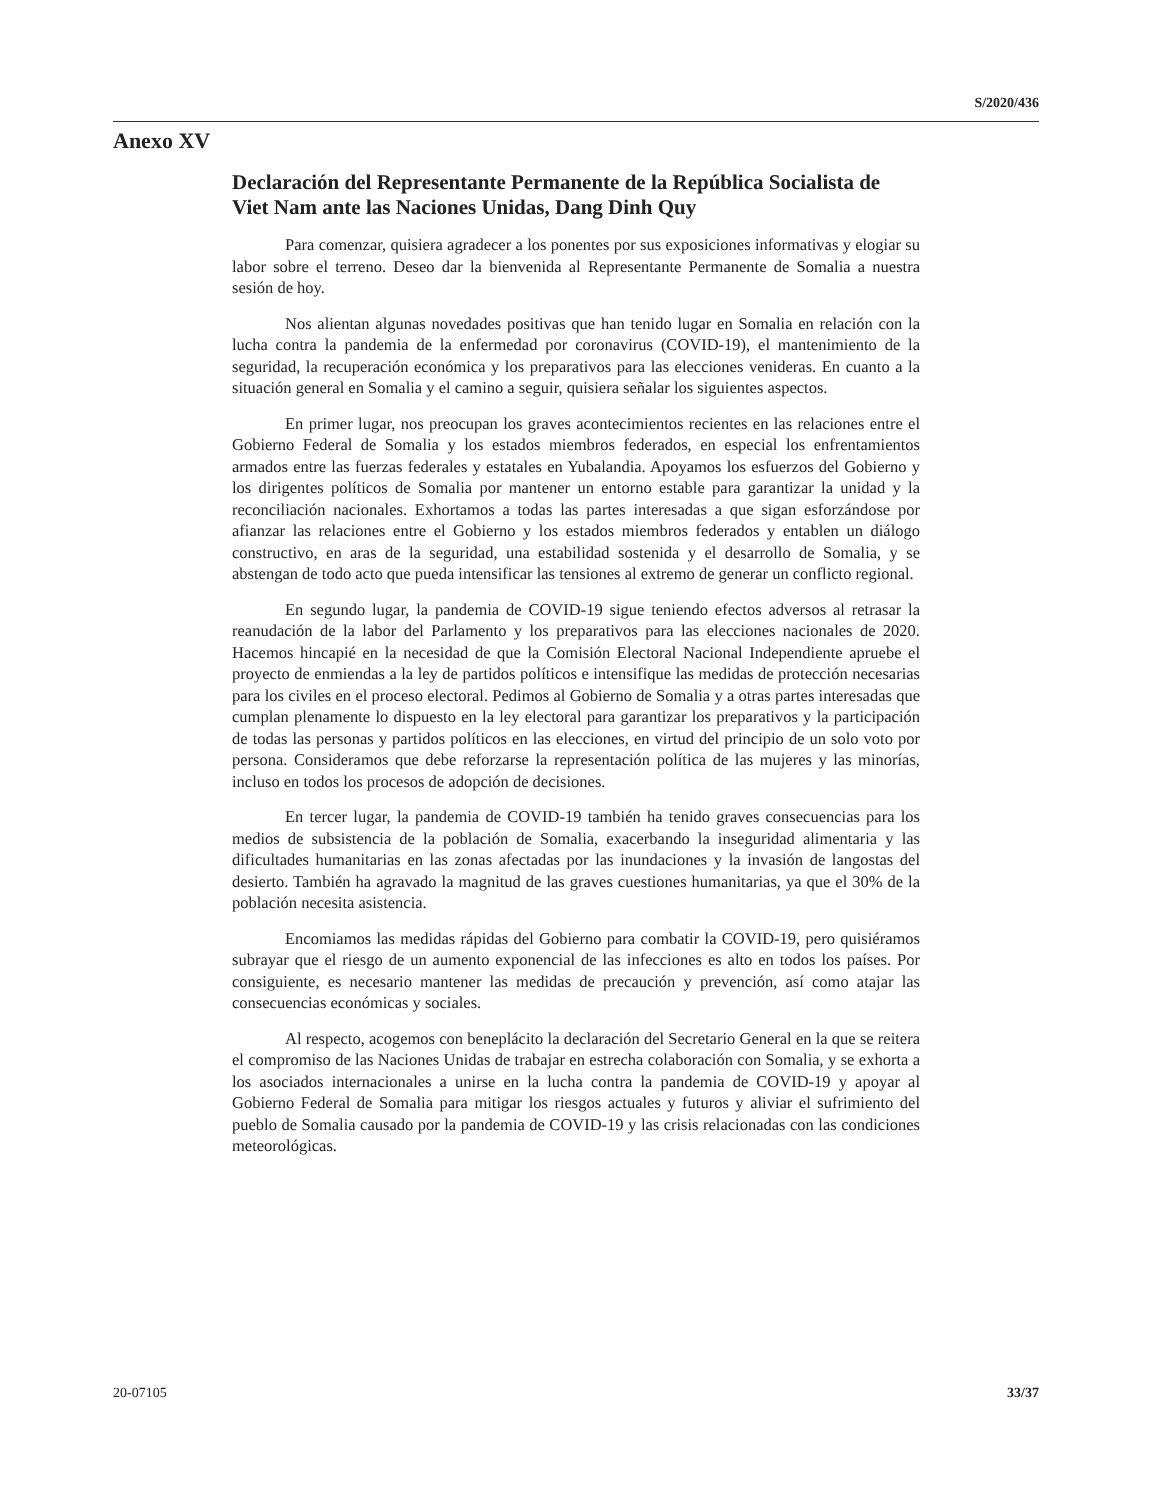S/2020/436
Anexo XV
Declaración del Representante Permanente de la República Socialista de Viet Nam ante las Naciones Unidas, Dang Dinh Quy
Para comenzar, quisiera agradecer a los ponentes por sus exposiciones informativas y elogiar su labor sobre el terreno. Deseo dar la bienvenida al Representante Permanente de Somalia a nuestra sesión de hoy.
Nos alientan algunas novedades positivas que han tenido lugar en Somalia en relación con la lucha contra la pandemia de la enfermedad por coronavirus (COVID-19), el mantenimiento de la seguridad, la recuperación económica y los preparativos para las elecciones venideras. En cuanto a la situación general en Somalia y el camino a seguir, quisiera señalar los siguientes aspectos.
En primer lugar, nos preocupan los graves acontecimientos recientes en las relaciones entre el Gobierno Federal de Somalia y los estados miembros federados, en especial los enfrentamientos armados entre las fuerzas federales y estatales en Yubalandia. Apoyamos los esfuerzos del Gobierno y los dirigentes políticos de Somalia por mantener un entorno estable para garantizar la unidad y la reconciliación nacionales. Exhortamos a todas las partes interesadas a que sigan esforzándose por afianzar las relaciones entre el Gobierno y los estados miembros federados y entablen un diálogo constructivo, en aras de la seguridad, una estabilidad sostenida y el desarrollo de Somalia, y se abstengan de todo acto que pueda intensificar las tensiones al extremo de generar un conflicto regional.
En segundo lugar, la pandemia de COVID-19 sigue teniendo efectos adversos al retrasar la reanudación de la labor del Parlamento y los preparativos para las elecciones nacionales de 2020. Hacemos hincapié en la necesidad de que la Comisión Electoral Nacional Independiente apruebe el proyecto de enmiendas a la ley de partidos políticos e intensifique las medidas de protección necesarias para los civiles en el proceso electoral. Pedimos al Gobierno de Somalia y a otras partes interesadas que cumplan plenamente lo dispuesto en la ley electoral para garantizar los preparativos y la participación de todas las personas y partidos políticos en las elecciones, en virtud del principio de un solo voto por persona. Consideramos que debe reforzarse la representación política de las mujeres y las minorías, incluso en todos los procesos de adopción de decisiones.
En tercer lugar, la pandemia de COVID-19 también ha tenido graves consecuencias para los medios de subsistencia de la población de Somalia, exacerbando la inseguridad alimentaria y las dificultades humanitarias en las zonas afectadas por las inundaciones y la invasión de langostas del desierto. También ha agravado la magnitud de las graves cuestiones humanitarias, ya que el 30% de la población necesita asistencia.
Encomiamos las medidas rápidas del Gobierno para combatir la COVID-19, pero quisiéramos subrayar que el riesgo de un aumento exponencial de las infecciones es alto en todos los países. Por consiguiente, es necesario mantener las medidas de precaución y prevención, así como atajar las consecuencias económicas y sociales.
Al respecto, acogemos con beneplácito la declaración del Secretario General en la que se reitera el compromiso de las Naciones Unidas de trabajar en estrecha colaboración con Somalia, y se exhorta a los asociados internacionales a unirse en la lucha contra la pandemia de COVID-19 y apoyar al Gobierno Federal de Somalia para mitigar los riesgos actuales y futuros y aliviar el sufrimiento del pueblo de Somalia causado por la pandemia de COVID-19 y las crisis relacionadas con las condiciones meteorológicas.
20-07105 33/37